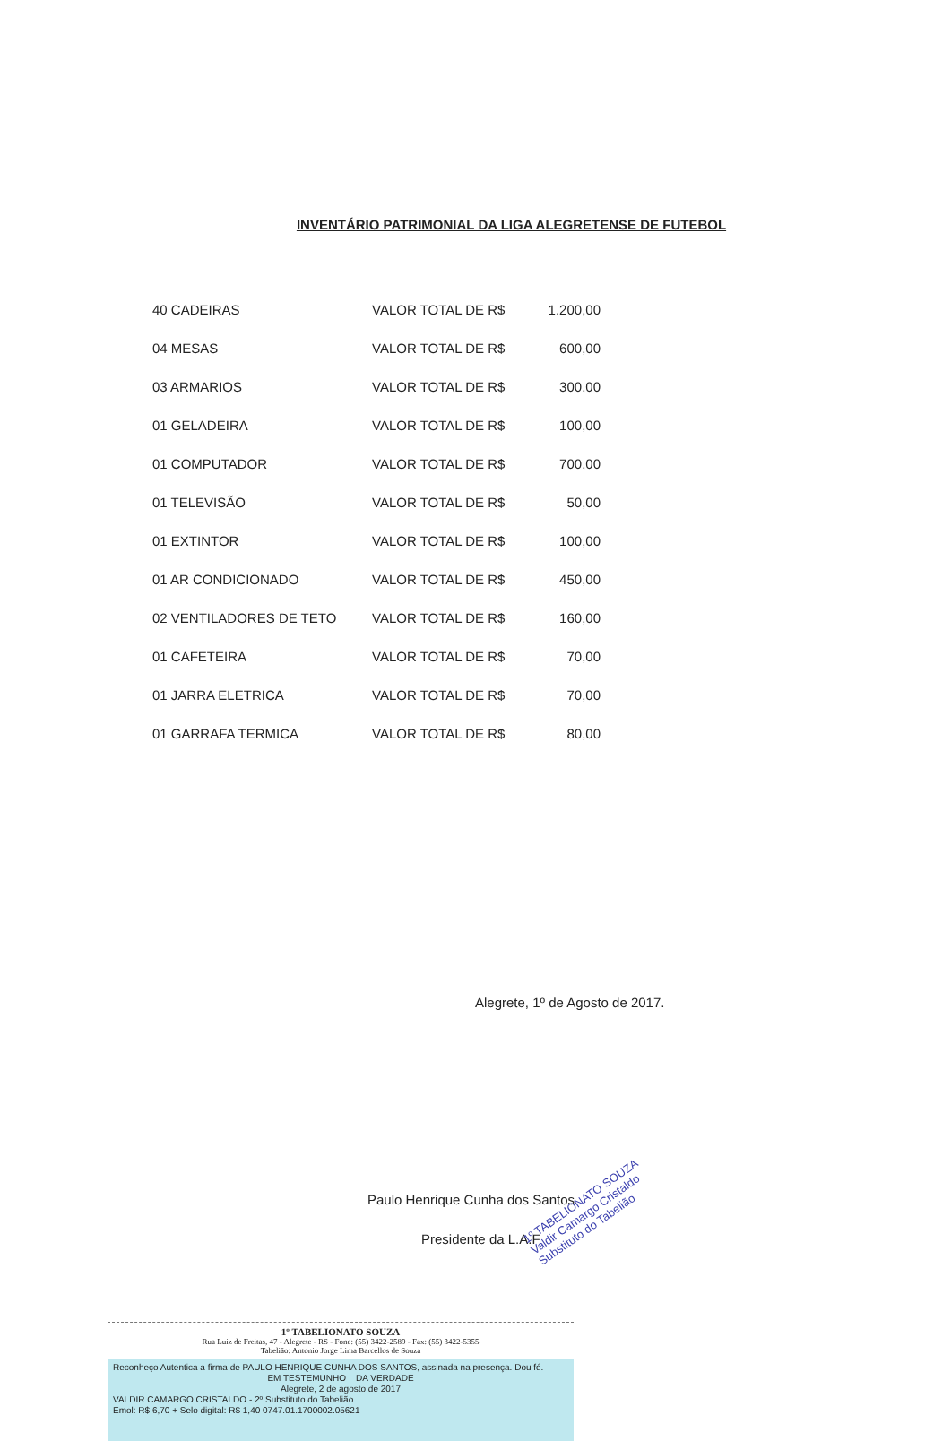INVENTÁRIO PATRIMONIAL DA LIGA ALEGRETENSE DE FUTEBOL
| 40 CADEIRAS | VALOR TOTAL DE R$ | 1.200,00 |
| 04 MESAS | VALOR TOTAL DE R$ | 600,00 |
| 03 ARMARIOS | VALOR TOTAL DE R$ | 300,00 |
| 01 GELADEIRA | VALOR TOTAL DE R$ | 100,00 |
| 01 COMPUTADOR | VALOR TOTAL DE R$ | 700,00 |
| 01 TELEVISÃO | VALOR TOTAL DE R$ | 50,00 |
| 01 EXTINTOR | VALOR TOTAL DE R$ | 100,00 |
| 01 AR CONDICIONADO | VALOR TOTAL DE R$ | 450,00 |
| 02 VENTILADORES DE TETO | VALOR TOTAL DE R$ | 160,00 |
| 01 CAFETEIRA | VALOR TOTAL DE R$ | 70,00 |
| 01 JARRA ELETRICA | VALOR TOTAL DE R$ | 70,00 |
| 01 GARRAFA TERMICA | VALOR TOTAL DE R$ | 80,00 |
Alegrete, 1º de Agosto de 2017.
Paulo Henrique Cunha dos Santos
Presidente da L.A.F
1º TABELIONATO SOUZA
Rua Luiz de Freitas, 47 - Alegrete - RS - Fone: (55) 3422-2589 - Fax: (55) 3422-5355
Tabelião: Antonio Jorge Lima Barcellos de Souza
Reconheço Autentica a firma de PAULO HENRIQUE CUNHA DOS SANTOS, assinada na presença. Dou fé.
EM TESTEMUNHO DA VERDADE
Alegrete, 2 de agosto de 2017
VALDIR CAMARGO CRISTALDO - 2º Substituto do Tabelião
Emol: R$ 6,70 + Selo digital: R$ 1,40 0747.01.1700002.05621
1º TABELIONATO SOUZA
Valdir Camargo Cristaldo
Substituto do Tabelião